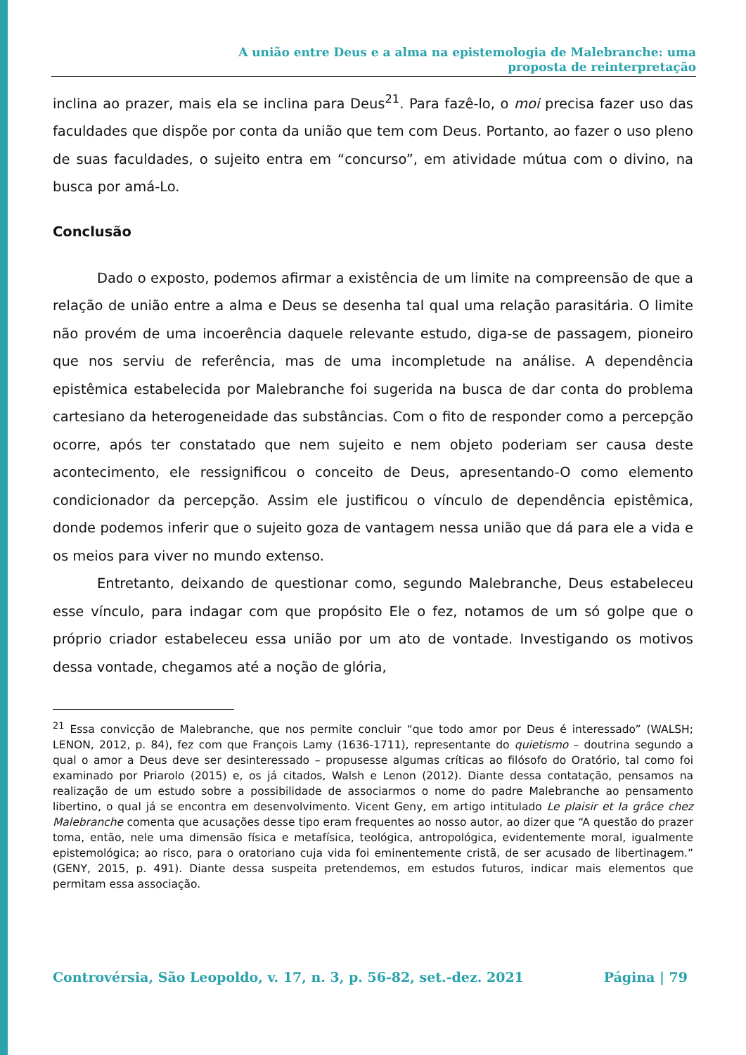A união entre Deus e a alma na epistemologia de Malebranche: uma
proposta de reinterpretação
inclina ao prazer, mais ela se inclina para Deus<sup>21</sup>. Para fazê-lo, o moi precisa fazer uso das faculdades que dispõe por conta da união que tem com Deus. Portanto, ao fazer o uso pleno de suas faculdades, o sujeito entra em “concurso”, em atividade mútua com o divino, na busca por amá-Lo.
Conclusão
Dado o exposto, podemos afirmar a existência de um limite na compreensão de que a relação de união entre a alma e Deus se desenha tal qual uma relação parasitária. O limite não provém de uma incoerência daquele relevante estudo, diga-se de passagem, pioneiro que nos serviu de referência, mas de uma incompletude na análise. A dependência epistêmica estabelecida por Malebranche foi sugerida na busca de dar conta do problema cartesiano da heterogeneidade das substâncias. Com o fito de responder como a percepção ocorre, após ter constatado que nem sujeito e nem objeto poderiam ser causa deste acontecimento, ele ressignificou o conceito de Deus, apresentando-O como elemento condicionador da percepção. Assim ele justificou o vínculo de dependência epistêmica, donde podemos inferir que o sujeito goza de vantagem nessa união que dá para ele a vida e os meios para viver no mundo extenso.
Entretanto, deixando de questionar como, segundo Malebranche, Deus estabeleceu esse vínculo, para indagar com que propósito Ele o fez, notamos de um só golpe que o próprio criador estabeleceu essa união por um ato de vontade. Investigando os motivos dessa vontade, chegamos até a noção de glória,
<sup>21</sup> Essa convicção de Malebranche, que nos permite concluir “que todo amor por Deus é interessado” (WALSH; LENON, 2012, p. 84), fez com que François Lamy (1636-1711), representante do quietismo – doutrina segundo a qual o amor a Deus deve ser desinteressado – propusesse algumas críticas ao filósofo do Oratório, tal como foi examinado por Priarolo (2015) e, os já citados, Walsh e Lenon (2012). Diante dessa contatação, pensamos na realização de um estudo sobre a possibilidade de associarmos o nome do padre Malebranche ao pensamento libertino, o qual já se encontra em desenvolvimento. Vicent Geny, em artigo intitulado Le plaisir et la grâce chez Malebranche comenta que acusações desse tipo eram frequentes ao nosso autor, ao dizer que “A questão do prazer toma, então, nele uma dimensão física e metafísica, teológica, antropológica, evidentemente moral, igualmente epistemológica; ao risco, para o oratoriano cuja vida foi eminentemente cristã, de ser acusado de libertinagem.” (GENY, 2015, p. 491). Diante dessa suspeita pretendemos, em estudos futuros, indicar mais elementos que permitam essa associação.
Controvérsia, São Leopoldo, v. 17, n. 3, p. 56-82, set.-dez. 2021 Página | 79